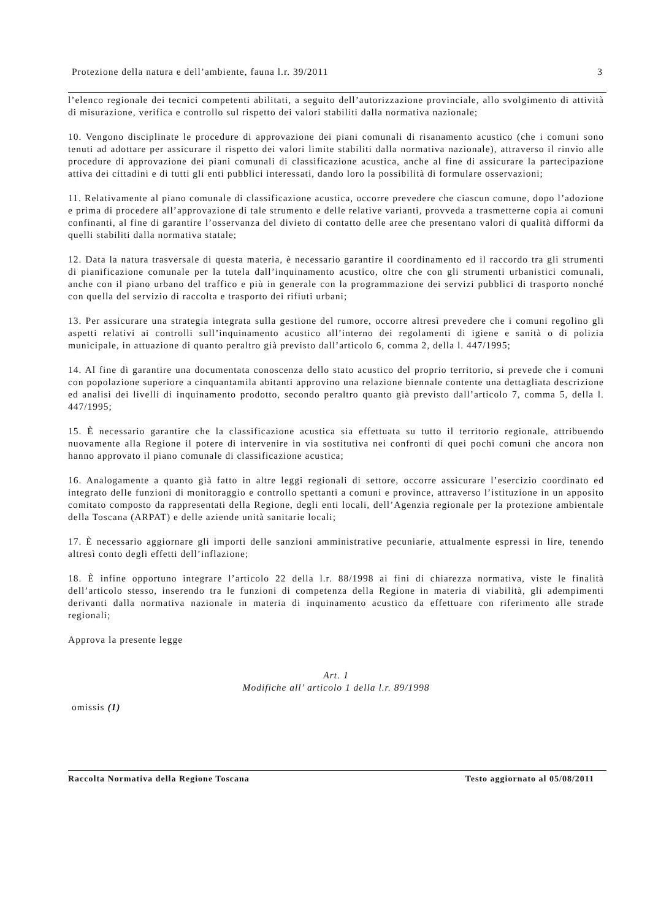Protezione della natura e dell’ambiente, fauna l.r. 39/2011 3
l’elenco regionale dei tecnici competenti abilitati, a seguito dell’autorizzazione provinciale, allo svolgimento di attività di misurazione, verifica e controllo sul rispetto dei valori stabiliti dalla normativa nazionale;
10. Vengono disciplinate le procedure di approvazione dei piani comunali di risanamento acustico (che i comuni sono tenuti ad adottare per assicurare il rispetto dei valori limite stabiliti dalla normativa nazionale), attraverso il rinvio alle procedure di approvazione dei piani comunali di classificazione acustica, anche al fine di assicurare la partecipazione attiva dei cittadini e di tutti gli enti pubblici interessati, dando loro la possibilità di formulare osservazioni;
11. Relativamente al piano comunale di classificazione acustica, occorre prevedere che ciascun comune, dopo l’adozione e prima di procedere all’approvazione di tale strumento e delle relative varianti, provveda a trasmetterne copia ai comuni confinanti, al fine di garantire l’osservanza del divieto di contatto delle aree che presentano valori di qualità difformi da quelli stabiliti dalla normativa statale;
12. Data la natura trasversale di questa materia, è necessario garantire il coordinamento ed il raccordo tra gli strumenti di pianificazione comunale per la tutela dall’inquinamento acustico, oltre che con gli strumenti urbanistici comunali, anche con il piano urbano del traffico e più in generale con la programmazione dei servizi pubblici di trasporto nonché con quella del servizio di raccolta e trasporto dei rifiuti urbani;
13. Per assicurare una strategia integrata sulla gestione del rumore, occorre altresì prevedere che i comuni regolino gli aspetti relativi ai controlli sull’inquinamento acustico all’interno dei regolamenti di igiene e sanità o di polizia municipale, in attuazione di quanto peraltro già previsto dall’articolo 6, comma 2, della l. 447/1995;
14. Al fine di garantire una documentata conoscenza dello stato acustico del proprio territorio, si prevede che i comuni con popolazione superiore a cinquantamila abitanti approvino una relazione biennale contente una dettagliata descrizione ed analisi dei livelli di inquinamento prodotto, secondo peraltro quanto già previsto dall’articolo 7, comma 5, della l. 447/1995;
15. È necessario garantire che la classificazione acustica sia effettuata su tutto il territorio regionale, attribuendo nuovamente alla Regione il potere di intervenire in via sostitutiva nei confronti di quei pochi comuni che ancora non hanno approvato il piano comunale di classificazione acustica;
16. Analogamente a quanto già fatto in altre leggi regionali di settore, occorre assicurare l’esercizio coordinato ed integrato delle funzioni di monitoraggio e controllo spettanti a comuni e province, attraverso l’istituzione in un apposito comitato composto da rappresentati della Regione, degli enti locali, dell’Agenzia regionale per la protezione ambientale della Toscana (ARPAT) e delle aziende unità sanitarie locali;
17. È necessario aggiornare gli importi delle sanzioni amministrative pecuniarie, attualmente espressi in lire, tenendo altresì conto degli effetti dell’inflazione;
18. È infine opportuno integrare l’articolo 22 della l.r. 88/1998 ai fini di chiarezza normativa, viste le finalità dell’articolo stesso, inserendo tra le funzioni di competenza della Regione in materia di viabilità, gli adempimenti derivanti dalla normativa nazionale in materia di inquinamento acustico da effettuare con riferimento alle strade regionali;
Approva la presente legge
Art. 1
Modifiche all’ articolo 1 della l.r. 89/1998
omissis (1)
Raccolta Normativa della Regione Toscana Testo aggiornato al 05/08/2011